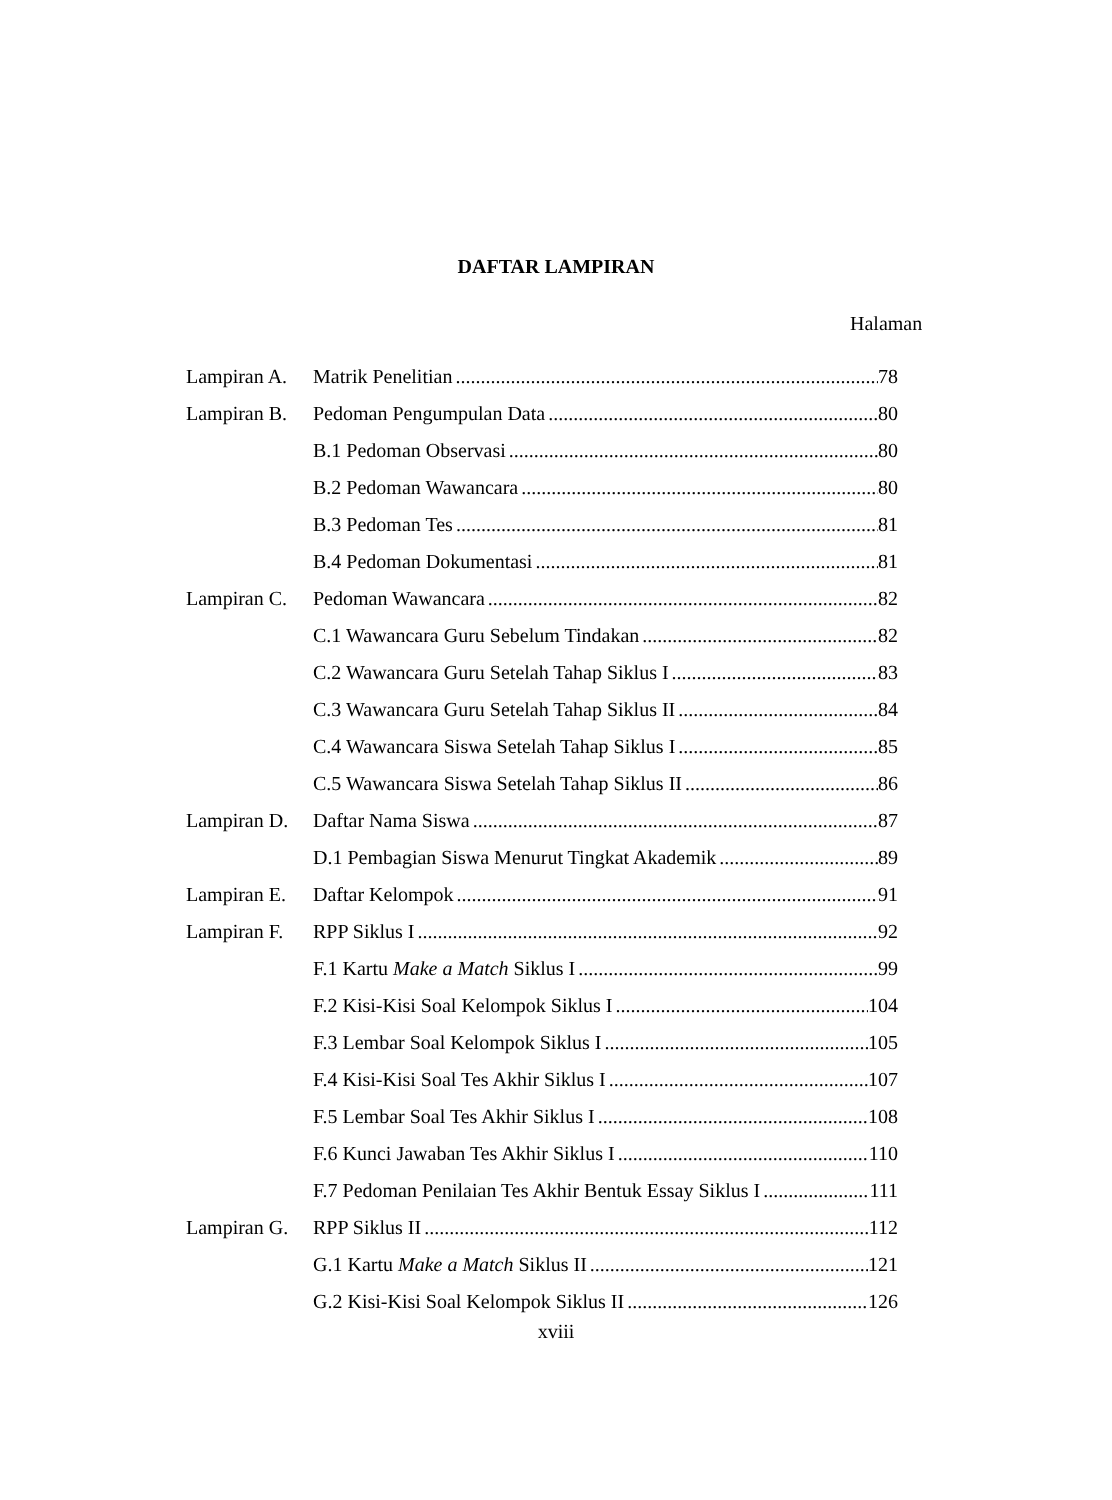DAFTAR LAMPIRAN
Halaman
Lampiran A. Matrik Penelitian 78
Lampiran B. Pedoman Pengumpulan Data 80
B.1 Pedoman Observasi 80
B.2 Pedoman Wawancara 80
B.3 Pedoman Tes 81
B.4 Pedoman Dokumentasi 81
Lampiran C. Pedoman Wawancara 82
C.1 Wawancara Guru Sebelum Tindakan 82
C.2 Wawancara Guru Setelah Tahap Siklus I 83
C.3 Wawancara Guru Setelah Tahap Siklus II 84
C.4 Wawancara Siswa Setelah Tahap Siklus I 85
C.5 Wawancara Siswa Setelah Tahap Siklus II 86
Lampiran D. Daftar Nama Siswa 87
D.1 Pembagian Siswa Menurut Tingkat Akademik 89
Lampiran E. Daftar Kelompok 91
Lampiran F. RPP Siklus I 92
F.1 Kartu Make a Match Siklus I 99
F.2 Kisi-Kisi Soal Kelompok Siklus I 104
F.3 Lembar Soal Kelompok Siklus I 105
F.4 Kisi-Kisi Soal Tes Akhir Siklus I 107
F.5 Lembar Soal Tes Akhir Siklus I 108
F.6 Kunci Jawaban Tes Akhir Siklus I 110
F.7 Pedoman Penilaian Tes Akhir Bentuk Essay Siklus I 111
Lampiran G. RPP Siklus II 112
G.1 Kartu Make a Match Siklus II 121
G.2 Kisi-Kisi Soal Kelompok Siklus II 126
xviii